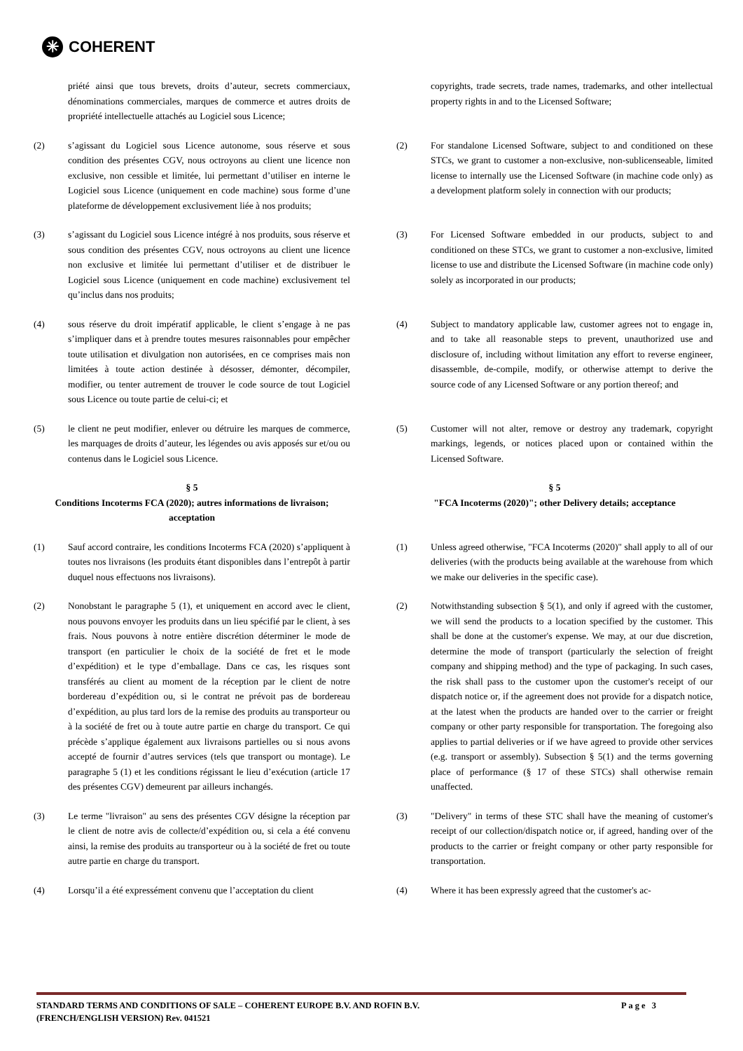✳ COHERENT
priété ainsi que tous brevets, droits d’auteur, secrets commerciaux, dénominations commerciales, marques de commerce et autres droits de propriété intellectuelle attachés au Logiciel sous Licence;
copyrights, trade secrets, trade names, trademarks, and other intellectual property rights in and to the Licensed Software;
(2) s’agissant du Logiciel sous Licence autonome, sous réserve et sous condition des présentes CGV, nous octroyons au client une licence non exclusive, non cessible et limitée, lui permettant d’utiliser en interne le Logiciel sous Licence (uniquement en code machine) sous forme d’une plateforme de développement exclusivement liée à nos produits;
(2) For standalone Licensed Software, subject to and conditioned on these STCs, we grant to customer a non-exclusive, non-sublicenseable, limited license to internally use the Licensed Software (in machine code only) as a development platform solely in connection with our products;
(3) s’agissant du Logiciel sous Licence intégré à nos produits, sous réserve et sous condition des présentes CGV, nous octroyons au client une licence non exclusive et limitée lui permettant d’utiliser et de distribuer le Logiciel sous Licence (uniquement en code machine) exclusivement tel qu’inclus dans nos produits;
(3) For Licensed Software embedded in our products, subject to and conditioned on these STCs, we grant to customer a non-exclusive, limited license to use and distribute the Licensed Software (in machine code only) solely as incorporated in our products;
(4) sous réserve du droit impératif applicable, le client s’engage à ne pas s’impliquer dans et à prendre toutes mesures raisonnables pour empêcher toute utilisation et divulgation non autorisées, en ce comprises mais non limitées à toute action destinée à désosser, démonter, décompiler, modifier, ou tenter autrement de trouver le code source de tout Logiciel sous Licence ou toute partie de celui-ci; et
(4) Subject to mandatory applicable law, customer agrees not to engage in, and to take all reasonable steps to prevent, unauthorized use and disclosure of, including without limitation any effort to reverse engineer, disassemble, de-compile, modify, or otherwise attempt to derive the source code of any Licensed Software or any portion thereof; and
(5) le client ne peut modifier, enlever ou détruire les marques de commerce, les marquages de droits d’auteur, les légendes ou avis apposés sur et/ou ou contenus dans le Logiciel sous Licence.
(5) Customer will not alter, remove or destroy any trademark, copyright markings, legends, or notices placed upon or contained within the Licensed Software.
§ 5
Conditions Incoterms FCA (2020); autres informations de livraison; acceptation
§ 5
"FCA Incoterms (2020)"; other Delivery details; acceptance
(1) Sauf accord contraire, les conditions Incoterms FCA (2020) s’appliquent à toutes nos livraisons (les produits étant disponibles dans l’entrepôt à partir duquel nous effectuons nos livraisons).
(1) Unless agreed otherwise, "FCA Incoterms (2020)" shall apply to all of our deliveries (with the products being available at the warehouse from which we make our deliveries in the specific case).
(2) Nonobstant le paragraphe 5 (1), et uniquement en accord avec le client, nous pouvons envoyer les produits dans un lieu spécifié par le client, à ses frais. Nous pouvons à notre entière discrétion déterminer le mode de transport (en particulier le choix de la société de fret et le mode d’expédition) et le type d’emballage. Dans ce cas, les risques sont transférés au client au moment de la réception par le client de notre bordereau d’expédition ou, si le contrat ne prévoit pas de bordereau d’expédition, au plus tard lors de la remise des produits au transporteur ou à la société de fret ou à toute autre partie en charge du transport. Ce qui précède s’applique également aux livraisons partielles ou si nous avons accepté de fournir d’autres services (tels que transport ou montage). Le paragraphe 5 (1) et les conditions régissant le lieu d’exécution (article 17 des présentes CGV) demeurent par ailleurs inchangés.
(2) Notwithstanding subsection § 5(1), and only if agreed with the customer, we will send the products to a location specified by the customer. This shall be done at the customer's expense. We may, at our due discretion, determine the mode of transport (particularly the selection of freight company and shipping method) and the type of packaging. In such cases, the risk shall pass to the customer upon the customer's receipt of our dispatch notice or, if the agreement does not provide for a dispatch notice, at the latest when the products are handed over to the carrier or freight company or other party responsible for transportation. The foregoing also applies to partial deliveries or if we have agreed to provide other services (e.g. transport or assembly). Subsection § 5(1) and the terms governing place of performance (§ 17 of these STCs) shall otherwise remain unaffected.
(3) Le terme "livraison" au sens des présentes CGV désigne la réception par le client de notre avis de collecte/d’expédition ou, si cela a été convenu ainsi, la remise des produits au transporteur ou à la société de fret ou toute autre partie en charge du transport.
(3) "Delivery" in terms of these STC shall have the meaning of customer's receipt of our collection/dispatch notice or, if agreed, handing over of the products to the carrier or freight company or other party responsible for transportation.
(4) Lorsqu’il a été expressément convenu que l’acceptation du client
(4) Where it has been expressly agreed that the customer's ac-
STANDARD TERMS AND CONDITIONS OF SALE – COHERENT EUROPE B.V. AND ROFIN B.V.
(FRENCH/ENGLISH VERSION) Rev. 041521 Page 3